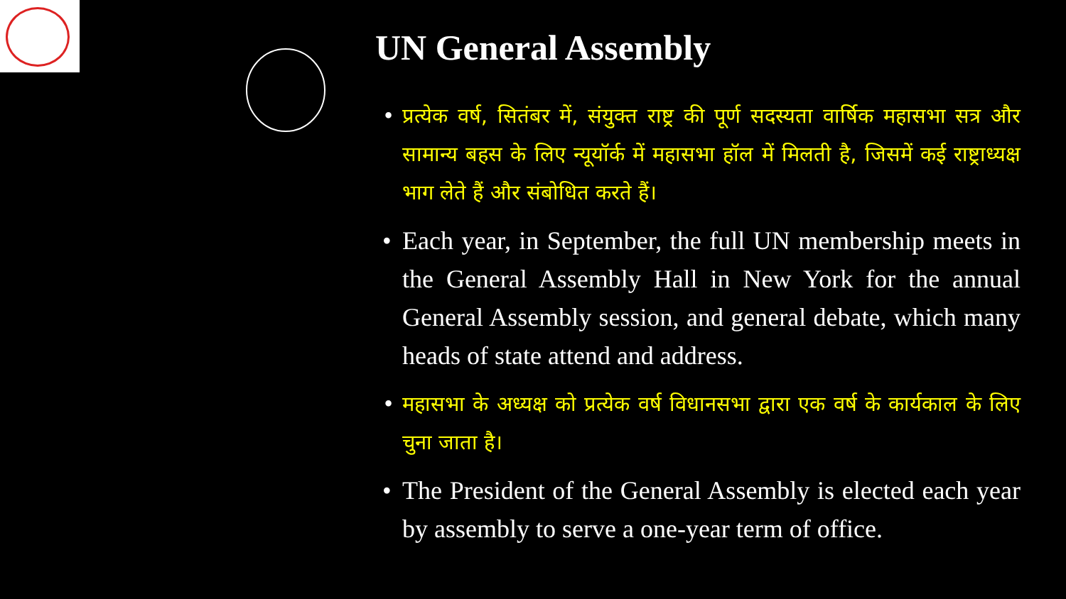UN General Assembly
• प्रत्येक वर्ष, सितंबर में, संयुक्त राष्ट्र की पूर्ण सदस्यता वार्षिक महासभा सत्र और सामान्य बहस के लिए न्यूयॉर्क में महासभा हॉल में मिलती है, जिसमें कई राष्ट्राध्यक्ष भाग लेते हैं और संबोधित करते हैं।
• Each year, in September, the full UN membership meets in the General Assembly Hall in New York for the annual General Assembly session, and general debate, which many heads of state attend and address.
• महासभा के अध्यक्ष को प्रत्येक वर्ष विधानसभा द्वारा एक वर्ष के कार्यकाल के लिए चुना जाता है।
• The President of the General Assembly is elected each year by assembly to serve a one-year term of office.